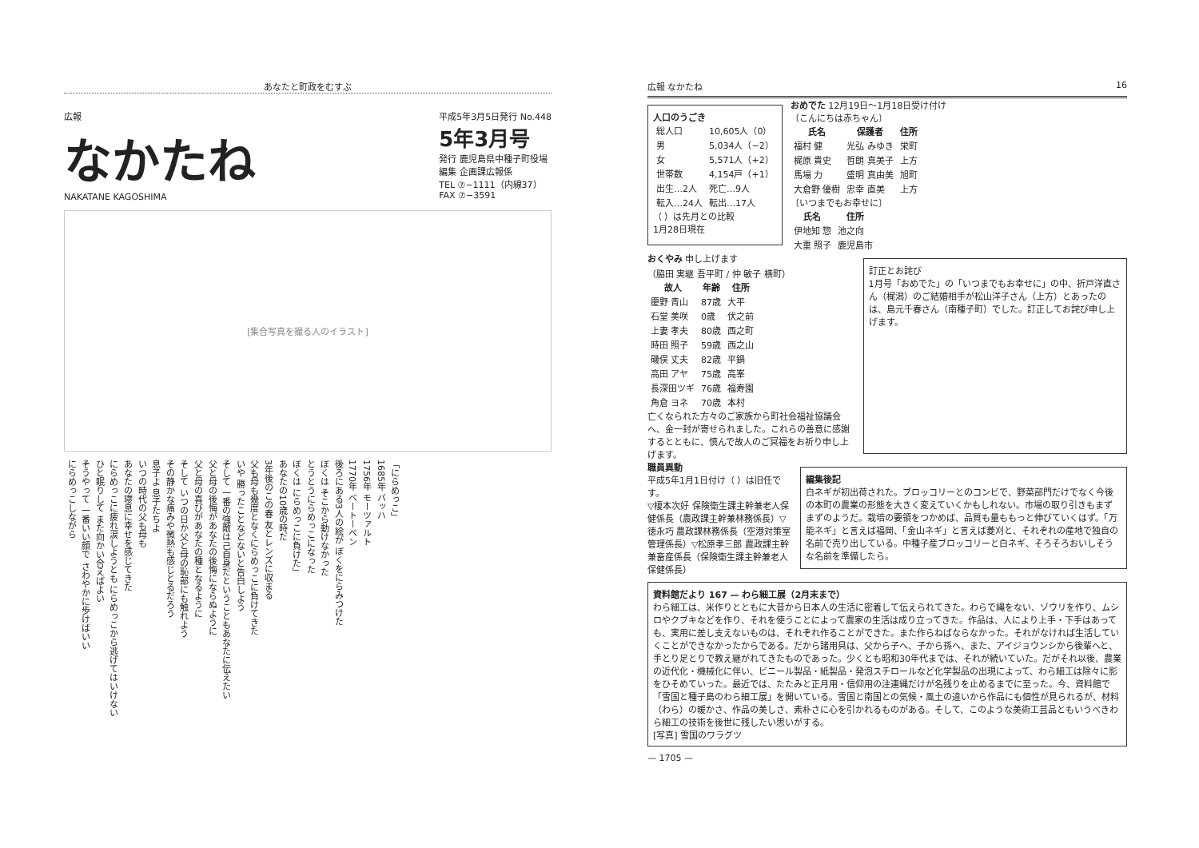あなたと町政をむすぶ
広報
なかたね
NAKATANE KAGOSHIMA
平成5年3月5日発行 No.448
5年3月号
発行 鹿児島県中種子町役場
編集 企画課広報係
TEL ⑦−1111（内線37）
FAX ⑦−3591
[集合写真を撮る人のイラスト]
「にらめっこ」
1685年 バッハ
1756年 モーツァルト
1770年 ベートーベン
後ろにある3人の絵が ぼくをにらみつけた
ぼくは そこから動けなかった
とうとうにらめっこになった
ぼくは にらめっこに負けた」
あなたの10歳の時だ
3年後のこの春 友とレンズに収まる
父も母も幾度となくにらめっこに負けてきた
いや 勝ったことなどないと告白しよう
そして 一番の強敵は己自身だということもあなたに伝えたい
父と母の後悔があなたの後悔にならぬように
父と母の喜びがあなたの種となるように
そして いつの日か父と母の恥部にも触れよう
その静かな痛みや微熱も感じとるだろう
息子よ 息子たちよ
いつの時代の父も母も
あなたの寝息に幸せを感じてきた
にらめっこに疲れ涙しようとも にらめっこから逃げてはいけない
ひと眠りして また向かい合えばよい
そうやって 一番いい顔で さわやかに歩けばいい
にらめっこしながら
広報 なかたね 16
人口のうごき
| 総人口 | 10,605人（0） |
| 男 | 5,034人（−2） |
| 女 | 5,571人（+2） |
| 世帯数 | 4,154戸（+1） |
| 出生…2人 | 死亡…9人 |
| 転入…24人 | 転出…17人 |
（ ）は先月との比較
1月28日現在
おめでた 12月19日〜1月18日受け付け
〔こんにちは赤ちゃん〕
| 氏名 | 保護者 | 住所 |
| --- | --- | --- |
| 福村 健 | 光弘 みゆき | 栄町 |
| 梶原 貴史 | 哲朗 真美子 | 上方 |
| 馬場 力 | 盛明 真由美 | 旭町 |
| 大倉野 優樹 | 忠幸 直美 | 上方 |
〔いつまでもお幸せに〕
| 氏名 | 住所 |
| --- | --- |
| 伊地知 惣 | 池之向 |
| 大重 照子 | 鹿児島市 |
おくやみ 申し上げます
（脇田 実継 吾平町 / 仲 敏子 横町）
| 故人 | 年齢 | 住所 |
| --- | --- | --- |
| 慶野 青山 | 87歳 | 大平 |
| 石堂 美咲 | 0歳 | 伏之前 |
| 上妻 孝夫 | 80歳 | 西之町 |
| 時田 照子 | 59歳 | 西之山 |
| 磯俣 丈夫 | 82歳 | 平鍋 |
| 高田 アヤ | 75歳 | 高峯 |
| 長深田ツギ | 76歳 | 福寿園 |
| 角倉 ヨネ | 70歳 | 本村 |
亡くなられた方々のご家族から町社会福祉協議会へ、金一封が寄せられました。これらの善意に感謝するとともに、慎んで故人のご冥福をお祈り申し上げます。
訂正とお詫び
1月号「おめでた」の「いつまでもお幸せに」の中、折戸洋直さん（梶潟）のご結婚相手が松山洋子さん（上方）とあったのは、島元千春さん（南種子町）でした。訂正してお詫び申し上げます。
職員異動
平成5年1月1日付け（ ）は旧任です。
▽榎本次好 保険衛生課主幹兼老人保健係長（農政課主幹兼林務係長）▽徳永巧 農政課林務係長（空港対策室管理係長）▽松原孝三郎 農政課主幹兼畜産係長（保険衛生課主幹兼老人保健係長）
編集後記
白ネギが初出荷された。ブロッコリーとのコンビで、野菜部門だけでなく今後の本町の農業の形態を大きく変えていくかもしれない。市場の取り引きもまずまずのようだ。栽培の要領をつかめば、品質も量ももっと伸びていくはず。「万能ネギ」と言えば福岡、「金山ネギ」と言えば菱刈と、それぞれの産地で独自の名前で売り出している。中種子産ブロッコリーと白ネギ、そろそろおいしそうな名前を準備したら。
資料館だより 167 — わら細工展（2月末まで）
わら細工は、米作りとともに大昔から日本人の生活に密着して伝えられてきた。わらで縄をない、ゾウリを作り、ムシロやクブキなどを作り、それを使うことによって農家の生活は成り立ってきた。作品は、人により上手・下手はあっても、実用に差し支えないものは、それぞれ作ることができた。また作らねばならなかった。それがなければ生活していくことができなかったからである。だから諸用具は、父から子へ、子から孫へ、また、アイジョウンシから後輩へと、手とり足とりで教え継がれてきたものであった。少くとも昭和30年代までは、それが続いていた。だがそれ以後、農業の近代化・機械化に伴い、ビニール製品・紙製品・発泡スチロールなど化学製品の出現によって、わら細工は除々に影をひそめていった。最近では、たたみと正月用・信仰用の注連縄だけが名残りを止めるまでに至った。今、資料館で「雪国と種子島のわら細工展」を開いている。雪国と南国との気候・風土の違いから作品にも個性が見られるが、材料（わら）の暖かさ、作品の美しさ、素朴さに心を引かれるものがある。そして、このような美術工芸品ともいうべきわら細工の技術を後世に残したい思いがする。
[写真] 雪国のワラグツ
— 1705 —